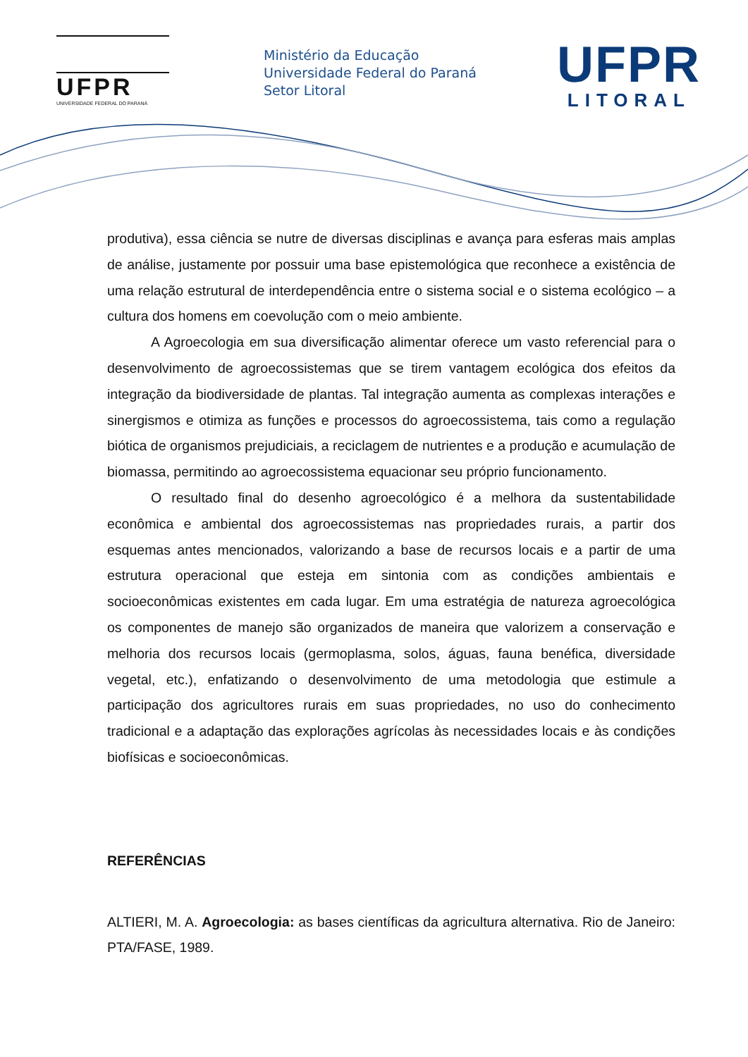UFPR
UNIVERSIDADE FEDERAL DO PARANÁ
Ministério da Educação
Universidade Federal do Paraná
Setor Litoral
UFPR
LITORAL
produtiva), essa ciência se nutre de diversas disciplinas e avança para esferas mais amplas de análise, justamente por possuir uma base epistemológica que reconhece a existência de uma relação estrutural de interdependência entre o sistema social e o sistema ecológico – a cultura dos homens em coevolução com o meio ambiente.
A Agroecologia em sua diversificação alimentar oferece um vasto referencial para o desenvolvimento de agroecossistemas que se tirem vantagem ecológica dos efeitos da integração da biodiversidade de plantas. Tal integração aumenta as complexas interações e sinergismos e otimiza as funções e processos do agroecossistema, tais como a regulação biótica de organismos prejudiciais, a reciclagem de nutrientes e a produção e acumulação de biomassa, permitindo ao agroecossistema equacionar seu próprio funcionamento.
O resultado final do desenho agroecológico é a melhora da sustentabilidade econômica e ambiental dos agroecossistemas nas propriedades rurais, a partir dos esquemas antes mencionados, valorizando a base de recursos locais e a partir de uma estrutura operacional que esteja em sintonia com as condições ambientais e socioeconômicas existentes em cada lugar. Em uma estratégia de natureza agroecológica os componentes de manejo são organizados de maneira que valorizem a conservação e melhoria dos recursos locais (germoplasma, solos, águas, fauna benéfica, diversidade vegetal, etc.), enfatizando o desenvolvimento de uma metodologia que estimule a participação dos agricultores rurais em suas propriedades, no uso do conhecimento tradicional e a adaptação das explorações agrícolas às necessidades locais e às condições biofísicas e socioeconômicas.
REFERÊNCIAS
ALTIERI, M. A. Agroecologia: as bases científicas da agricultura alternativa. Rio de Janeiro: PTA/FASE, 1989.